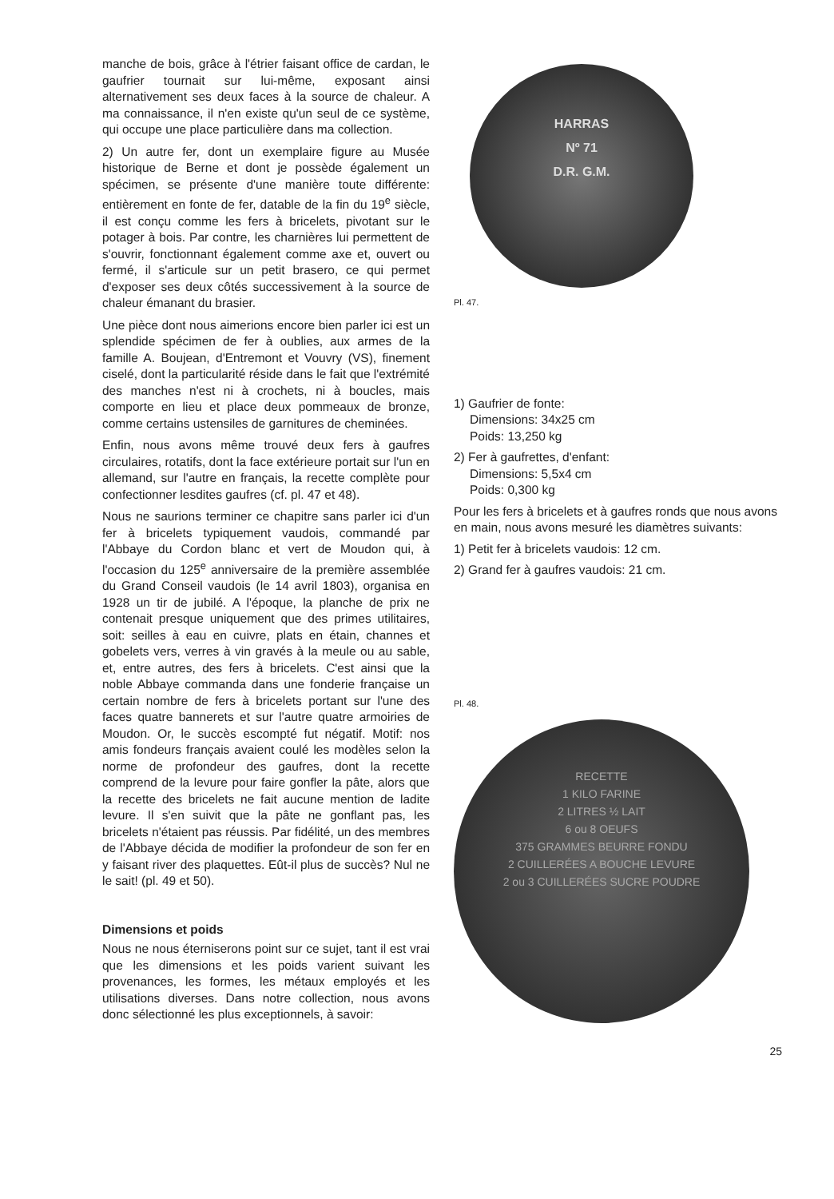manche de bois, grâce à l'étrier faisant office de cardan, le gaufrier tournait sur lui-même, exposant ainsi alternativement ses deux faces à la source de chaleur. A ma connaissance, il n'en existe qu'un seul de ce système, qui occupe une place particulière dans ma collection.
2) Un autre fer, dont un exemplaire figure au Musée historique de Berne et dont je possède également un spécimen, se présente d'une manière toute différente: entièrement en fonte de fer, datable de la fin du 19<sup>e</sup> siècle, il est conçu comme les fers à bricelets, pivotant sur le potager à bois. Par contre, les charnières lui permettent de s'ouvrir, fonctionnant également comme axe et, ouvert ou fermé, il s'articule sur un petit brasero, ce qui permet d'exposer ses deux côtés successivement à la source de chaleur émanant du brasier.
Une pièce dont nous aimerions encore bien parler ici est un splendide spécimen de fer à oublies, aux armes de la famille A. Boujean, d'Entremont et Vouvry (VS), finement ciselé, dont la particularité réside dans le fait que l'extrémité des manches n'est ni à crochets, ni à boucles, mais comporte en lieu et place deux pommeaux de bronze, comme certains ustensiles de garnitures de cheminées.
Enfin, nous avons même trouvé deux fers à gaufres circulaires, rotatifs, dont la face extérieure portait sur l'un en allemand, sur l'autre en français, la recette complète pour confectionner lesdites gaufres (cf. pl. 47 et 48).
Nous ne saurions terminer ce chapitre sans parler ici d'un fer à bricelets typiquement vaudois, commandé par l'Abbaye du Cordon blanc et vert de Moudon qui, à l'occasion du 125<sup>e</sup> anniversaire de la première assemblée du Grand Conseil vaudois (le 14 avril 1803), organisa en 1928 un tir de jubilé. A l'époque, la planche de prix ne contenait presque uniquement que des primes utilitaires, soit: seilles à eau en cuivre, plats en étain, channes et gobelets vers, verres à vin gravés à la meule ou au sable, et, entre autres, des fers à bricelets. C'est ainsi que la noble Abbaye commanda dans une fonderie française un certain nombre de fers à bricelets portant sur l'une des faces quatre bannerets et sur l'autre quatre armoiries de Moudon. Or, le succès escompté fut négatif. Motif: nos amis fondeurs français avaient coulé les modèles selon la norme de profondeur des gaufres, dont la recette comprend de la levure pour faire gonfler la pâte, alors que la recette des bricelets ne fait aucune mention de ladite levure. Il s'en suivit que la pâte ne gonflant pas, les bricelets n'étaient pas réussis. Par fidélité, un des membres de l'Abbaye décida de modifier la profondeur de son fer en y faisant river des plaquettes. Eût-il plus de succès? Nul ne le sait! (pl. 49 et 50).
Dimensions et poids
Nous ne nous éterniserons point sur ce sujet, tant il est vrai que les dimensions et les poids varient suivant les provenances, les formes, les métaux employés et les utilisations diverses. Dans notre collection, nous avons donc sélectionné les plus exceptionnels, à savoir:
HARRAS
Nº 71
D.R. G.M.
Pl. 47.
1) Gaufrier de fonte:
Dimensions: 34x25 cm
Poids: 13,250 kg
2) Fer à gaufrettes, d'enfant:
Dimensions: 5,5x4 cm
Poids: 0,300 kg
Pour les fers à bricelets et à gaufres ronds que nous avons en main, nous avons mesuré les diamètres suivants:
1) Petit fer à bricelets vaudois: 12 cm.
2) Grand fer à gaufres vaudois: 21 cm.
Pl. 48.
RECETTE
1 KILO FARINE
2 LITRES ½ LAIT
6 ou 8 OEUFS
375 GRAMMES BEURRE FONDU
2 CUILLERÉES A BOUCHE LEVURE
2 ou 3 CUILLERÉES SUCRE POUDRE
25